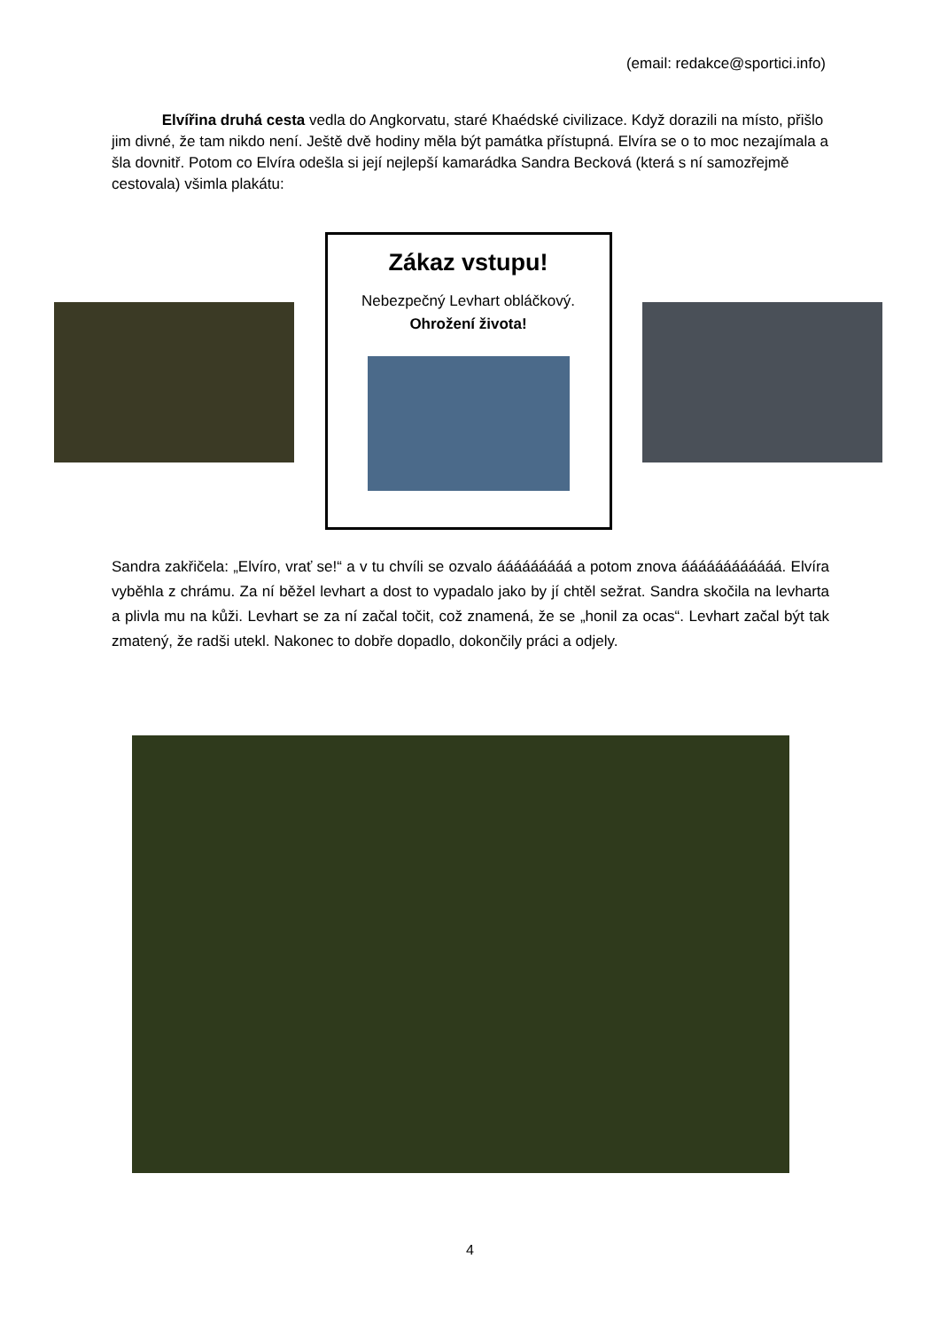(email: redakce@sportici.info)
Elvířina druhá cesta vedla do Angkorvatu, staré Khaédské civilizace. Když dorazili na místo, přišlo jim divné, že tam nikdo není. Ještě dvě hodiny měla být památka přístupná. Elvíra se o to moc nezajímala a šla dovnitř. Potom co Elvíra odešla si její nejlepší kamarádka Sandra Becková (která s ní samozřejmě cestovala) všimla plakátu:
Zákaz vstupu!
Nebezpečný Levhart obláčkový.
Ohrožení života!
Sandra zakřičela: „Elvíro, vrať se!“ a v tu chvíli se ozvalo ááááááááá a potom znova áááááááááááá. Elvíra vyběhla z chrámu. Za ní běžel levhart a dost to vypadalo jako by jí chtěl sežrat. Sandra skočila na levharta a plivla mu na kůži. Levhart se za ní začal točit, což znamená, že se „honil za ocas“. Levhart začal být tak zmatený, že radši utekl. Nakonec to dobře dopadlo, dokončily práci a odjely.
4